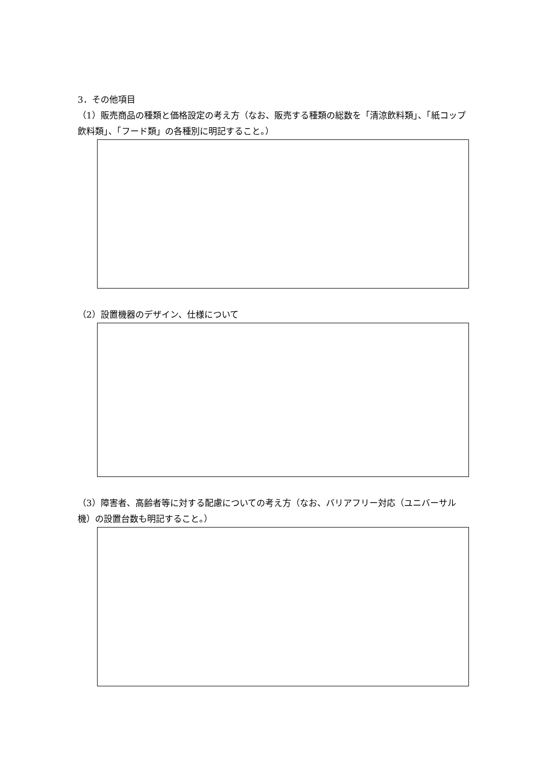3．その他項目
（1）販売商品の種類と価格設定の考え方（なお、販売する種類の総数を「清涼飲料類」、「紙コップ飲料類」、「フード類」の各種別に明記すること。）
（2）設置機器のデザイン、仕様について
（3）障害者、高齢者等に対する配慮についての考え方（なお、バリアフリー対応（ユニバーサル機）の設置台数も明記すること。）